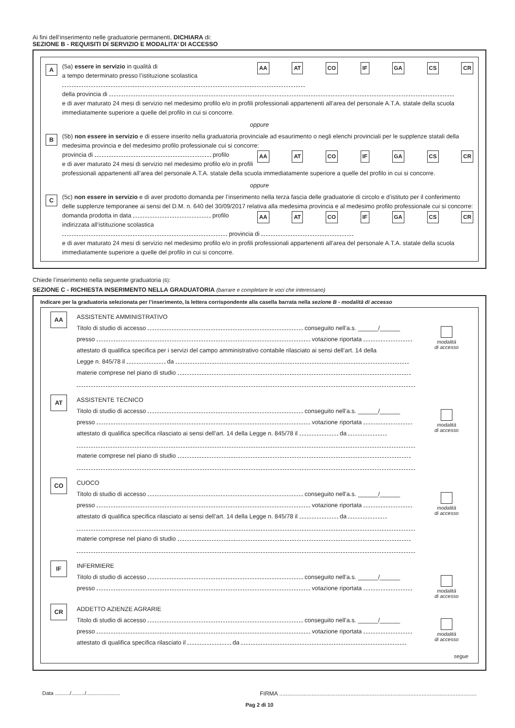Ai fini dell’inserimento nelle graduatorie permanenti, DICHIARA di:
SEZIONE B - REQUISITI DI SERVIZIO E MODALITA’ DI ACCESSO
A
AA AT CO IF GA CS CR
(5a) essere in servizio in qualità di
a tempo determinato presso l’istituzione scolastica
della provincia di
e di aver maturato 24 mesi di servizio nel medesimo profilo e/o in profili professionali appartenenti all’area del personale A.T.A. statale della scuola immediatamente superiore a quelle del profilo in cui si concorre.
oppure
B
(5b) non essere in servizio e di essere inserito nella graduatoria provinciale ad esaurimento o negli elenchi provinciali per le supplenze statali della medesima provincia e del medesimo profilo professionale cui si concorre:
AA AT CO IF GA CS CR
provincia di profilo
e di aver maturato 24 mesi di servizio nel medesimo profilo e/o in profili professionali appartenenti all’area del personale A.T.A. statale della scuola immediatamente superiore a quelle del profilo in cui si concorre.
oppure
C
(5c) non essere in servizio e di aver prodotto domanda per l’inserimento nella terza fascia delle graduatorie di circolo e d’istituto per il conferimento delle supplenze temporanee ai sensi del D.M. n. 640 del 30/09/2017 relativa alla medesima provincia e al medesimo profilo professionale cui si concorre:
AA AT CO IF GA CS CR
domanda prodotta in data profilo
indirizzata all’istituzione scolastica provincia di
e di aver maturato 24 mesi di servizio nel medesimo profilo e/o in profili professionali appartenenti all’area del personale A.T.A. statale della scuola immediatamente superiore a quelle del profilo in cui si concorre.
Chiede l’inserimento nella seguente graduatoria (6):
SEZIONE C - RICHIESTA INSERIMENTO NELLA GRADUATORIA (barrare e completare le voci che interessano)
Indicare per la graduatoria selezionata per l’inserimento, la lettera corrispondente alla casella barrata nella sezione B - modalità di accesso
AA
ASSISTENTE AMMINISTRATIVO
Titolo di studio di accesso conseguito nell’a.s. ______/______
presso votazione riportata
attestato di qualifica specifica per i servizi del campo amministrativo contabile rilasciato ai sensi dell’art. 14 della
Legge n. 845/78 il da
materie comprese nel piano di studio
modalità
di accesso
AT
ASSISTENTE TECNICO
Titolo di studio di accesso conseguito nell’a.s. ______/______
presso votazione riportata
attestato di qualifica specifica rilasciato ai sensi dell’art. 14 della Legge n. 845/78 il da
materie comprese nel piano di studio
modalità
di accesso
CO
CUOCO
Titolo di studio di accesso conseguito nell’a.s. ______/______
presso votazione riportata
attestato di qualifica specifica rilasciato ai sensi dell’art. 14 della Legge n. 845/78 il da
materie comprese nel piano di studio
modalità
di accesso
IF
INFERMIERE
Titolo di studio di accesso conseguito nell’a.s. ______/______
presso votazione riportata
modalità
di accesso
CR
ADDETTO AZIENZE AGRARIE
Titolo di studio di accesso conseguito nell’a.s. ______/______
presso votazione riportata
attestato di qualifica specifica rilasciato il da
modalità
di accesso
segue
Data ........../........./....................... FIRMA ..........................................................................................................................
Pag 2 di 10